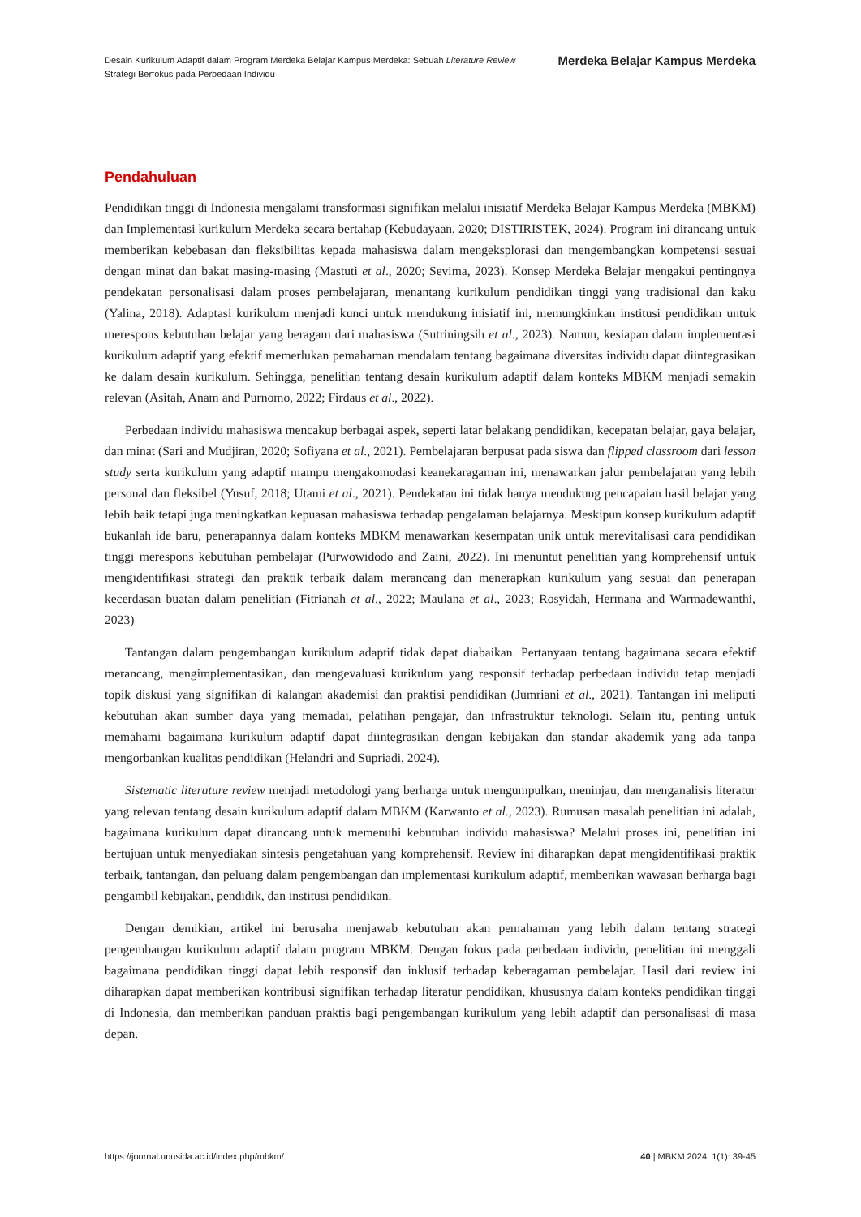Desain Kurikulum Adaptif dalam Program Merdeka Belajar Kampus Merdeka: Sebuah Literature Review
Strategi Berfokus pada Perbedaan Individu
Merdeka Belajar Kampus Merdeka
Pendahuluan
Pendidikan tinggi di Indonesia mengalami transformasi signifikan melalui inisiatif Merdeka Belajar Kampus Merdeka (MBKM) dan Implementasi kurikulum Merdeka secara bertahap (Kebudayaan, 2020; DISTIRISTEK, 2024). Program ini dirancang untuk memberikan kebebasan dan fleksibilitas kepada mahasiswa dalam mengeksplorasi dan mengembangkan kompetensi sesuai dengan minat dan bakat masing-masing (Mastuti et al., 2020; Sevima, 2023). Konsep Merdeka Belajar mengakui pentingnya pendekatan personalisasi dalam proses pembelajaran, menantang kurikulum pendidikan tinggi yang tradisional dan kaku (Yalina, 2018). Adaptasi kurikulum menjadi kunci untuk mendukung inisiatif ini, memungkinkan institusi pendidikan untuk merespons kebutuhan belajar yang beragam dari mahasiswa (Sutriningsih et al., 2023). Namun, kesiapan dalam implementasi kurikulum adaptif yang efektif memerlukan pemahaman mendalam tentang bagaimana diversitas individu dapat diintegrasikan ke dalam desain kurikulum. Sehingga, penelitian tentang desain kurikulum adaptif dalam konteks MBKM menjadi semakin relevan (Asitah, Anam and Purnomo, 2022; Firdaus et al., 2022).
Perbedaan individu mahasiswa mencakup berbagai aspek, seperti latar belakang pendidikan, kecepatan belajar, gaya belajar, dan minat (Sari and Mudjiran, 2020; Sofiyana et al., 2021). Pembelajaran berpusat pada siswa dan flipped classroom dari lesson study serta kurikulum yang adaptif mampu mengakomodasi keanekaragaman ini, menawarkan jalur pembelajaran yang lebih personal dan fleksibel (Yusuf, 2018; Utami et al., 2021). Pendekatan ini tidak hanya mendukung pencapaian hasil belajar yang lebih baik tetapi juga meningkatkan kepuasan mahasiswa terhadap pengalaman belajarnya. Meskipun konsep kurikulum adaptif bukanlah ide baru, penerapannya dalam konteks MBKM menawarkan kesempatan unik untuk merevitalisasi cara pendidikan tinggi merespons kebutuhan pembelajar (Purwowidodo and Zaini, 2022). Ini menuntut penelitian yang komprehensif untuk mengidentifikasi strategi dan praktik terbaik dalam merancang dan menerapkan kurikulum yang sesuai dan penerapan kecerdasan buatan dalam penelitian (Fitrianah et al., 2022; Maulana et al., 2023; Rosyidah, Hermana and Warmadewanthi, 2023)
Tantangan dalam pengembangan kurikulum adaptif tidak dapat diabaikan. Pertanyaan tentang bagaimana secara efektif merancang, mengimplementasikan, dan mengevaluasi kurikulum yang responsif terhadap perbedaan individu tetap menjadi topik diskusi yang signifikan di kalangan akademisi dan praktisi pendidikan (Jumriani et al., 2021). Tantangan ini meliputi kebutuhan akan sumber daya yang memadai, pelatihan pengajar, dan infrastruktur teknologi. Selain itu, penting untuk memahami bagaimana kurikulum adaptif dapat diintegrasikan dengan kebijakan dan standar akademik yang ada tanpa mengorbankan kualitas pendidikan (Helandri and Supriadi, 2024).
Sistematic literature review menjadi metodologi yang berharga untuk mengumpulkan, meninjau, dan menganalisis literatur yang relevan tentang desain kurikulum adaptif dalam MBKM (Karwanto et al., 2023). Rumusan masalah penelitian ini adalah, bagaimana kurikulum dapat dirancang untuk memenuhi kebutuhan individu mahasiswa? Melalui proses ini, penelitian ini bertujuan untuk menyediakan sintesis pengetahuan yang komprehensif. Review ini diharapkan dapat mengidentifikasi praktik terbaik, tantangan, dan peluang dalam pengembangan dan implementasi kurikulum adaptif, memberikan wawasan berharga bagi pengambil kebijakan, pendidik, dan institusi pendidikan.
Dengan demikian, artikel ini berusaha menjawab kebutuhan akan pemahaman yang lebih dalam tentang strategi pengembangan kurikulum adaptif dalam program MBKM. Dengan fokus pada perbedaan individu, penelitian ini menggali bagaimana pendidikan tinggi dapat lebih responsif dan inklusif terhadap keberagaman pembelajar. Hasil dari review ini diharapkan dapat memberikan kontribusi signifikan terhadap literatur pendidikan, khususnya dalam konteks pendidikan tinggi di Indonesia, dan memberikan panduan praktis bagi pengembangan kurikulum yang lebih adaptif dan personalisasi di masa depan.
https://journal.unusida.ac.id/index.php/mbkm/ 40 | MBKM 2024; 1(1): 39-45